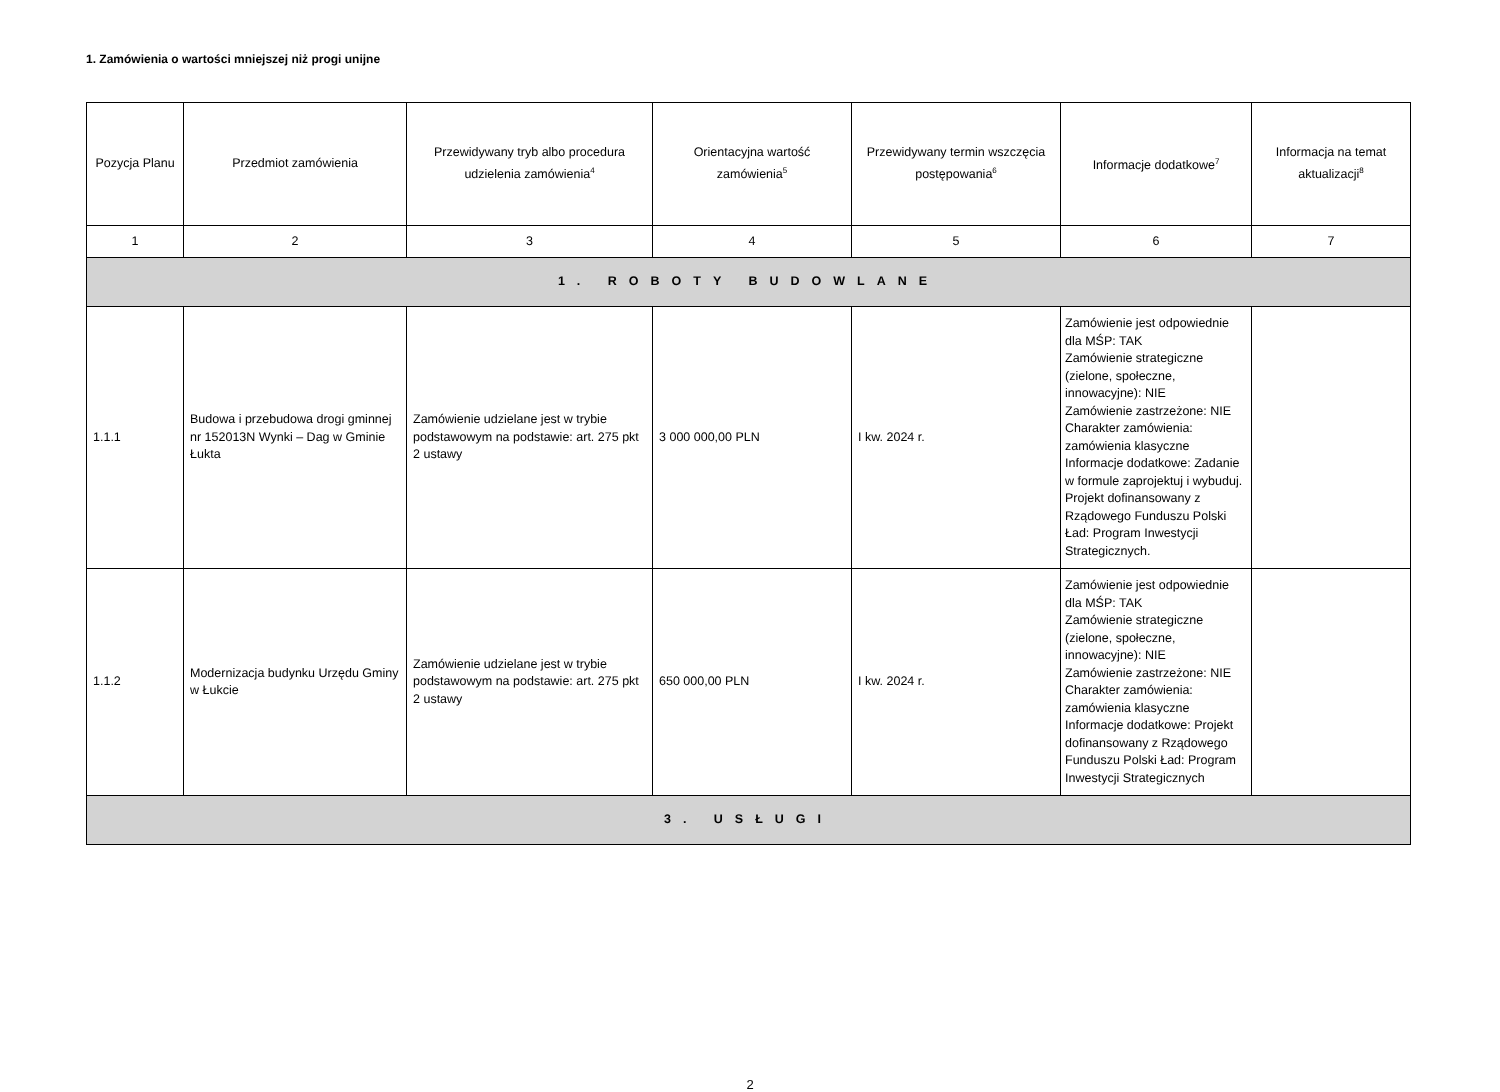1. Zamówienia o wartości mniejszej niż progi unijne
| Pozycja Planu | Przedmiot zamówienia | Przewidywany tryb albo procedura udzielenia zamówienia<sup>4</sup> | Orientacyjna wartość zamówienia<sup>5</sup> | Przewidywany termin wszczęcia postępowania<sup>6</sup> | Informacje dodatkowe<sup>7</sup> | Informacja na temat aktualizacji<sup>8</sup> |
| --- | --- | --- | --- | --- | --- | --- |
| 1 | 2 | 3 | 4 | 5 | 6 | 7 |
| 1. ROBOTY BUDOWLANE | | | | | | |
| 1.1.1 | Budowa i przebudowa drogi gminnej nr 152013N Wynki – Dag w Gminie Łukta | Zamówienie udzielane jest w trybie podstawowym na podstawie: art. 275 pkt 2 ustawy | 3 000 000,00 PLN | I kw. 2024 r. | Zamówienie jest odpowiednie dla MŚP: TAK Zamówienie strategiczne (zielone, społeczne, innowacyjne): NIE Zamówienie zastrzeżone: NIE Charakter zamówienia: zamówienia klasyczne Informacje dodatkowe: Zadanie w formule zaprojektuj i wybuduj. Projekt dofinansowany z Rządowego Funduszu Polski Ład: Program Inwestycji Strategicznych. | |
| 1.1.2 | Modernizacja budynku Urzędu Gminy w Łukcie | Zamówienie udzielane jest w trybie podstawowym na podstawie: art. 275 pkt 2 ustawy | 650 000,00 PLN | I kw. 2024 r. | Zamówienie jest odpowiednie dla MŚP: TAK Zamówienie strategiczne (zielone, społeczne, innowacyjne): NIE Zamówienie zastrzeżone: NIE Charakter zamówienia: zamówienia klasyczne Informacje dodatkowe: Projekt dofinansowany z Rządowego Funduszu Polski Ład: Program Inwestycji Strategicznych | |
| 3. USŁUGI | | | | | | |
2